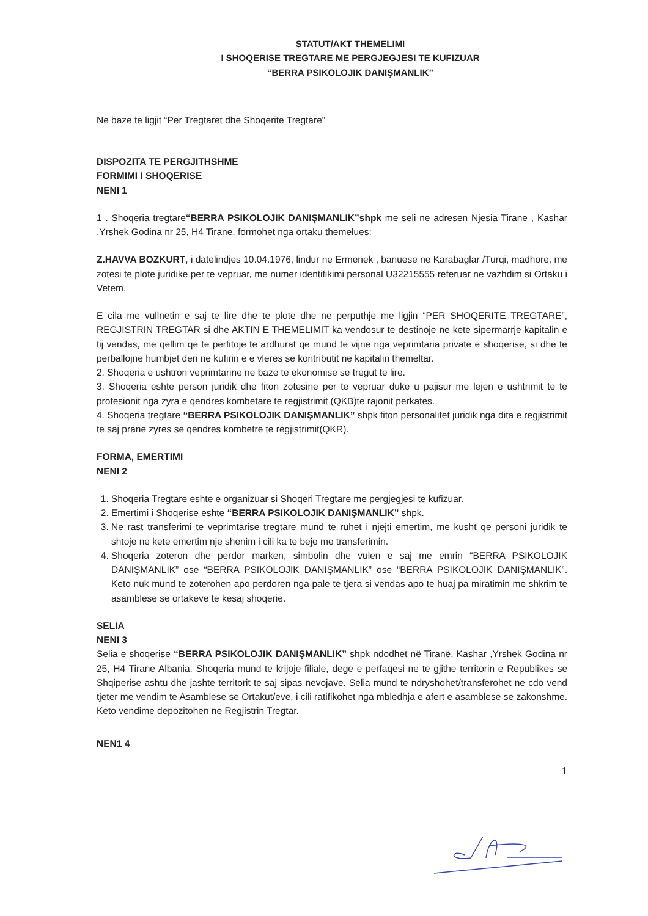STATUT/AKT THEMELIMI
I SHOQERISE TREGTARE ME PERGJEGJESI TE KUFIZUAR
“BERRA PSIKOLOJIK DANIŞMANLIK”
Ne baze te ligjit “Per Tregtaret dhe Shoqerite Tregtare”
DISPOZITA TE PERGJITHSHME
FORMIMI I SHOQERISE
NENI 1
1 . Shoqeria tregtare“BERRA PSIKOLOJIK DANIŞMANLIK”shpk me seli ne adresen Njesia Tirane , Kashar ,Yrshek Godina nr 25, H4 Tirane, formohet nga ortaku themelues:
Z.HAVVA BOZKURT, i datelindjes 10.04.1976, lindur ne Ermenek , banuese ne Karabaglar /Turqi, madhore, me zotesi te plote juridike per te vepruar, me numer identifikimi personal U32215555 referuar ne vazhdim si Ortaku i Vetem.
E cila me vullnetin e saj te lire dhe te plote dhe ne perputhje me ligjin “PER SHOQERITE TREGTARE”, REGJISTRIN TREGTAR si dhe AKTIN E THEMELIMIT ka vendosur te destinoje ne kete sipermarrje kapitalin e tij vendas, me qellim qe te perfitoje te ardhurat qe mund te vijne nga veprimtaria private e shoqerise, si dhe te perballojne humbjet deri ne kufirin e e vleres se kontributit ne kapitalin themeltar.
2. Shoqeria e ushtron veprimtarine ne baze te ekonomise se tregut te lire.
3. Shoqeria eshte person juridik dhe fiton zotesine per te vepruar duke u pajisur me lejen e ushtrimit te te profesionit nga zyra e qendres kombetare te regjistrimit (QKB)te rajonit perkates.
4. Shoqeria tregtare “BERRA PSIKOLOJIK DANIŞMANLIK” shpk fiton personalitet juridik nga dita e regjistrimit te saj prane zyres se qendres kombetre te regjistrimit(QKR).
FORMA, EMERTIMI
NENI 2
1. Shoqeria Tregtare eshte e organizuar si Shoqeri Tregtare me pergjegjesi te kufizuar.
2. Emertimi i Shoqerise eshte “BERRA PSIKOLOJIK DANIŞMANLIK” shpk.
3. Ne rast transferimi te veprimtarise tregtare mund te ruhet i njejti emertim, me kusht qe personi juridik te shtoje ne kete emertim nje shenim i cili ka te beje me transferimin.
4. Shoqeria zoteron dhe perdor marken, simbolin dhe vulen e saj me emrin “BERRA PSIKOLOJIK DANIŞMANLIK” ose “BERRA PSIKOLOJIK DANIŞMANLIK” ose “BERRA PSIKOLOJIK DANIŞMANLIK”. Keto nuk mund te zoterohen apo perdoren nga pale te tjera si vendas apo te huaj pa miratimin me shkrim te asamblese se ortakeve te kesaj shoqerie.
SELIA
NENI 3
Selia e shoqerise “BERRA PSIKOLOJIK DANIŞMANLIK” shpk ndodhet në Tiranë, Kashar ,Yrshek Godina nr 25, H4 Tirane Albania. Shoqeria mund te krijoje filiale, dege e perfaqesi ne te gjithe territorin e Republikes se Shqiperise ashtu dhe jashte territorit te saj sipas nevojave. Selia mund te ndryshohet/transferohet ne cdo vend tjeter me vendim te Asamblese se Ortakut/eve, i cili ratifikohet nga mbledhja e afert e asamblese se zakonshme. Keto vendime depozitohen ne Regjistrin Tregtar.
NEN1 4
1